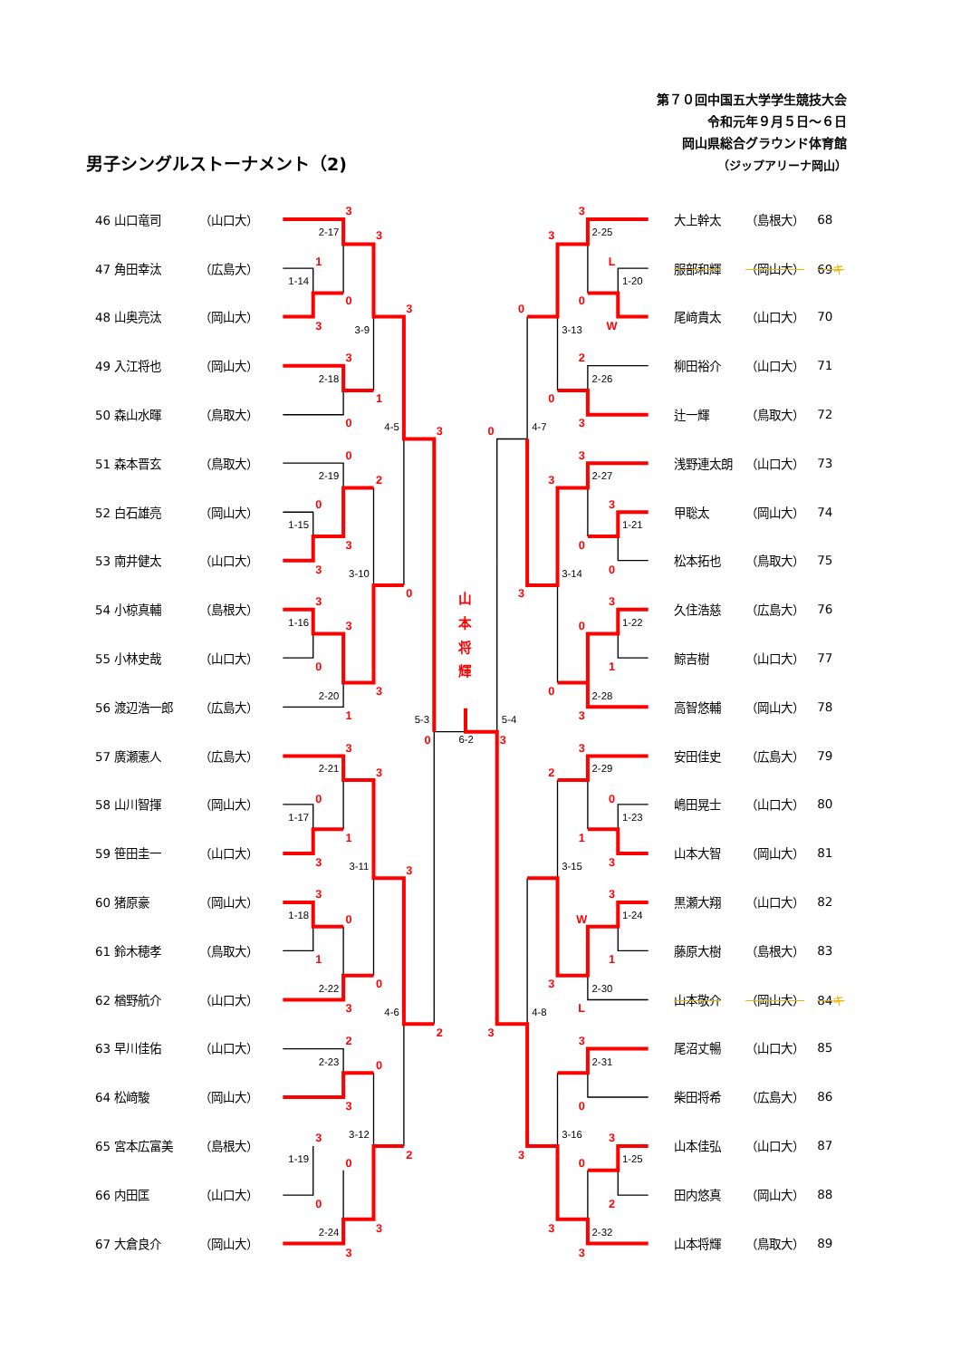第７０回中国五大学学生競技大会
令和元年９月５日～６日
岡山県総合グラウンド体育館
（ジップアリーナ岡山）
男子シングルストーナメント（2)
| 46 山口竜司 | （山口大） |
| 47 角田幸汰 | （広島大） |
| 48 山奥亮汰 | （岡山大） |
| 49 入江将也 | （岡山大） |
| 50 森山水暉 | （鳥取大） |
| 51 森本晋玄 | （鳥取大） |
| 52 白石雄亮 | （岡山大） |
| 53 南井健太 | （山口大） |
| 54 小椋真輔 | （島根大） |
| 55 小林史哉 | （山口大） |
| 56 渡辺浩一郎 | （広島大） |
| 57 廣瀬憲人 | （広島大） |
| 58 山川智揮 | （岡山大） |
| 59 笹田圭一 | （山口大） |
| 60 猪原豪 | （岡山大） |
| 61 鈴木穂孝 | （鳥取大） |
| 62 楢野航介 | （山口大） |
| 63 早川佳佑 | （山口大） |
| 64 松﨑駿 | （岡山大） |
| 65 宮本広富美 | （島根大） |
| 66 内田匡 | （山口大） |
| 67 大倉良介 | （岡山大） |
3
3
1
0
3
3
3
1
0
3
0
2
0
3
3
0
3
3
0
3
1
0
3
3
0
1
3
3
3
0
1
0
3
2
2
0
3
3
2
0
0
3
3
3
3
L
0
W
0
2
0
3
0
3
3
3
0
0
3
3
0
1
0
3
3
3
2
0
1
3
3
W
1
3
L
3
3
0
3
3
0
2
3
3
山
本
将
輝
2-17
1-14
3-9
2-18
4-5
2-19
1-15
3-10
1-16
2-20
5-3
6-2
2-21
1-17
3-11
1-18
2-22
4-6
2-23
3-12
1-19
2-24
2-25
1-20
3-13
2-26
4-7
2-27
1-21
3-14
1-22
2-28
5-4
2-29
1-23
3-15
1-24
2-30
4-8
2-31
3-16
1-25
2-32
| 大上幹太 | （島根大） | 68 |
| 服部和輝 | （岡山大） | 69 キ |
| 尾﨑貴太 | （山口大） | 70 |
| 柳田裕介 | （山口大） | 71 |
| 辻一輝 | （鳥取大） | 72 |
| 浅野連太朗 | （山口大） | 73 |
| 甲聡太 | （岡山大） | 74 |
| 松本拓也 | （鳥取大） | 75 |
| 久住浩慈 | （広島大） | 76 |
| 鯨吉樹 | （山口大） | 77 |
| 高智悠輔 | （岡山大） | 78 |
| 安田佳史 | （広島大） | 79 |
| 嶋田晃士 | （山口大） | 80 |
| 山本大智 | （岡山大） | 81 |
| 黒瀬大翔 | （山口大） | 82 |
| 藤原大樹 | （島根大） | 83 |
| 山本敬介 | （岡山大） | 84 キ |
| 尾沼丈暢 | （山口大） | 85 |
| 柴田将希 | （広島大） | 86 |
| 山本佳弘 | （山口大） | 87 |
| 田内悠真 | （岡山大） | 88 |
| 山本将輝 | （鳥取大） | 89 |